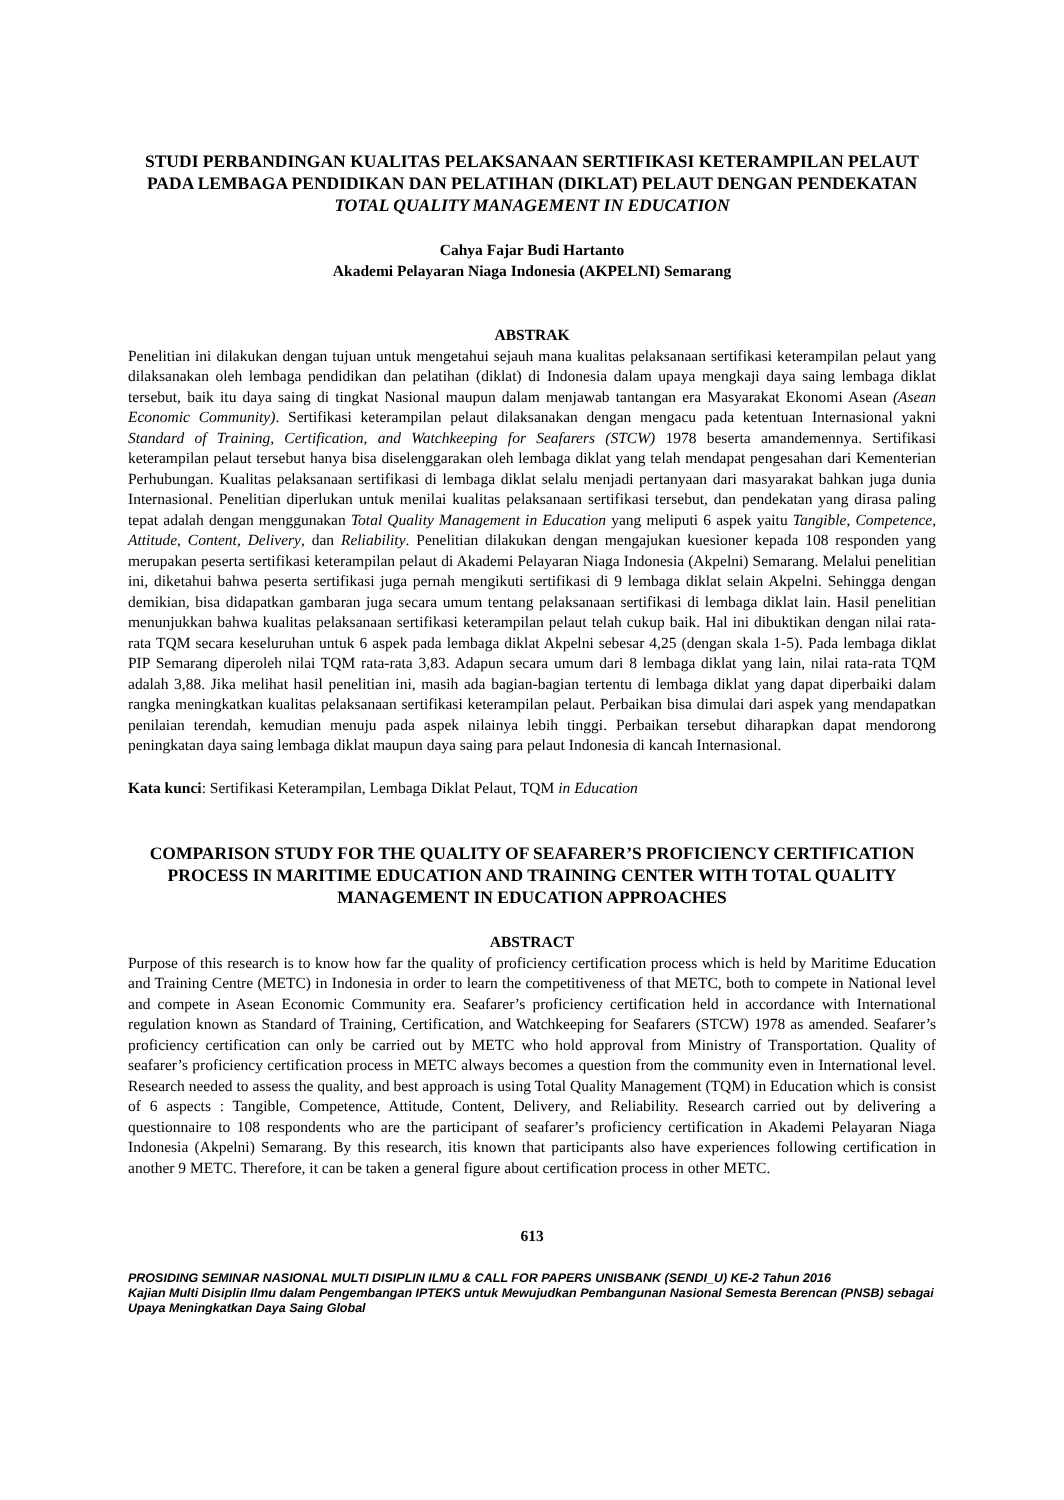STUDI PERBANDINGAN KUALITAS PELAKSANAAN SERTIFIKASI KETERAMPILAN PELAUT PADA LEMBAGA PENDIDIKAN DAN PELATIHAN (DIKLAT) PELAUT DENGAN PENDEKATAN TOTAL QUALITY MANAGEMENT IN EDUCATION
Cahya Fajar Budi Hartanto
Akademi Pelayaran Niaga Indonesia (AKPELNI) Semarang
ABSTRAK
Penelitian ini dilakukan dengan tujuan untuk mengetahui sejauh mana kualitas pelaksanaan sertifikasi keterampilan pelaut yang dilaksanakan oleh lembaga pendidikan dan pelatihan (diklat) di Indonesia dalam upaya mengkaji daya saing lembaga diklat tersebut, baik itu daya saing di tingkat Nasional maupun dalam menjawab tantangan era Masyarakat Ekonomi Asean (Asean Economic Community). Sertifikasi keterampilan pelaut dilaksanakan dengan mengacu pada ketentuan Internasional yakni Standard of Training, Certification, and Watchkeeping for Seafarers (STCW) 1978 beserta amandemennya. Sertifikasi keterampilan pelaut tersebut hanya bisa diselenggarakan oleh lembaga diklat yang telah mendapat pengesahan dari Kementerian Perhubungan. Kualitas pelaksanaan sertifikasi di lembaga diklat selalu menjadi pertanyaan dari masyarakat bahkan juga dunia Internasional. Penelitian diperlukan untuk menilai kualitas pelaksanaan sertifikasi tersebut, dan pendekatan yang dirasa paling tepat adalah dengan menggunakan Total Quality Management in Education yang meliputi 6 aspek yaitu Tangible, Competence, Attitude, Content, Delivery, dan Reliability. Penelitian dilakukan dengan mengajukan kuesioner kepada 108 responden yang merupakan peserta sertifikasi keterampilan pelaut di Akademi Pelayaran Niaga Indonesia (Akpelni) Semarang. Melalui penelitian ini, diketahui bahwa peserta sertifikasi juga pernah mengikuti sertifikasi di 9 lembaga diklat selain Akpelni. Sehingga dengan demikian, bisa didapatkan gambaran juga secara umum tentang pelaksanaan sertifikasi di lembaga diklat lain. Hasil penelitian menunjukkan bahwa kualitas pelaksanaan sertifikasi keterampilan pelaut telah cukup baik. Hal ini dibuktikan dengan nilai rata-rata TQM secara keseluruhan untuk 6 aspek pada lembaga diklat Akpelni sebesar 4,25 (dengan skala 1-5). Pada lembaga diklat PIP Semarang diperoleh nilai TQM rata-rata 3,83. Adapun secara umum dari 8 lembaga diklat yang lain, nilai rata-rata TQM adalah 3,88. Jika melihat hasil penelitian ini, masih ada bagian-bagian tertentu di lembaga diklat yang dapat diperbaiki dalam rangka meningkatkan kualitas pelaksanaan sertifikasi keterampilan pelaut. Perbaikan bisa dimulai dari aspek yang mendapatkan penilaian terendah, kemudian menuju pada aspek nilainya lebih tinggi. Perbaikan tersebut diharapkan dapat mendorong peningkatan daya saing lembaga diklat maupun daya saing para pelaut Indonesia di kancah Internasional.
Kata kunci: Sertifikasi Keterampilan, Lembaga Diklat Pelaut, TQM in Education
COMPARISON STUDY FOR THE QUALITY OF SEAFARER’S PROFICIENCY CERTIFICATION PROCESS IN MARITIME EDUCATION AND TRAINING CENTER WITH TOTAL QUALITY MANAGEMENT IN EDUCATION APPROACHES
ABSTRACT
Purpose of this research is to know how far the quality of proficiency certification process which is held by Maritime Education and Training Centre (METC) in Indonesia in order to learn the competitiveness of that METC, both to compete in National level and compete in Asean Economic Community era. Seafarer’s proficiency certification held in accordance with International regulation known as Standard of Training, Certification, and Watchkeeping for Seafarers (STCW) 1978 as amended. Seafarer’s proficiency certification can only be carried out by METC who hold approval from Ministry of Transportation. Quality of seafarer’s proficiency certification process in METC always becomes a question from the community even in International level. Research needed to assess the quality, and best approach is using Total Quality Management (TQM) in Education which is consist of 6 aspects : Tangible, Competence, Attitude, Content, Delivery, and Reliability. Research carried out by delivering a questionnaire to 108 respondents who are the participant of seafarer’s proficiency certification in Akademi Pelayaran Niaga Indonesia (Akpelni) Semarang. By this research, itis known that participants also have experiences following certification in another 9 METC. Therefore, it can be taken a general figure about certification process in other METC.
613
PROSIDING SEMINAR NASIONAL MULTI DISIPLIN ILMU & CALL FOR PAPERS UNISBANK (SENDI_U) KE-2 Tahun 2016
Kajian Multi Disiplin Ilmu dalam Pengembangan IPTEKS untuk Mewujudkan Pembangunan Nasional Semesta Berencan (PNSB) sebagai Upaya Meningkatkan Daya Saing Global